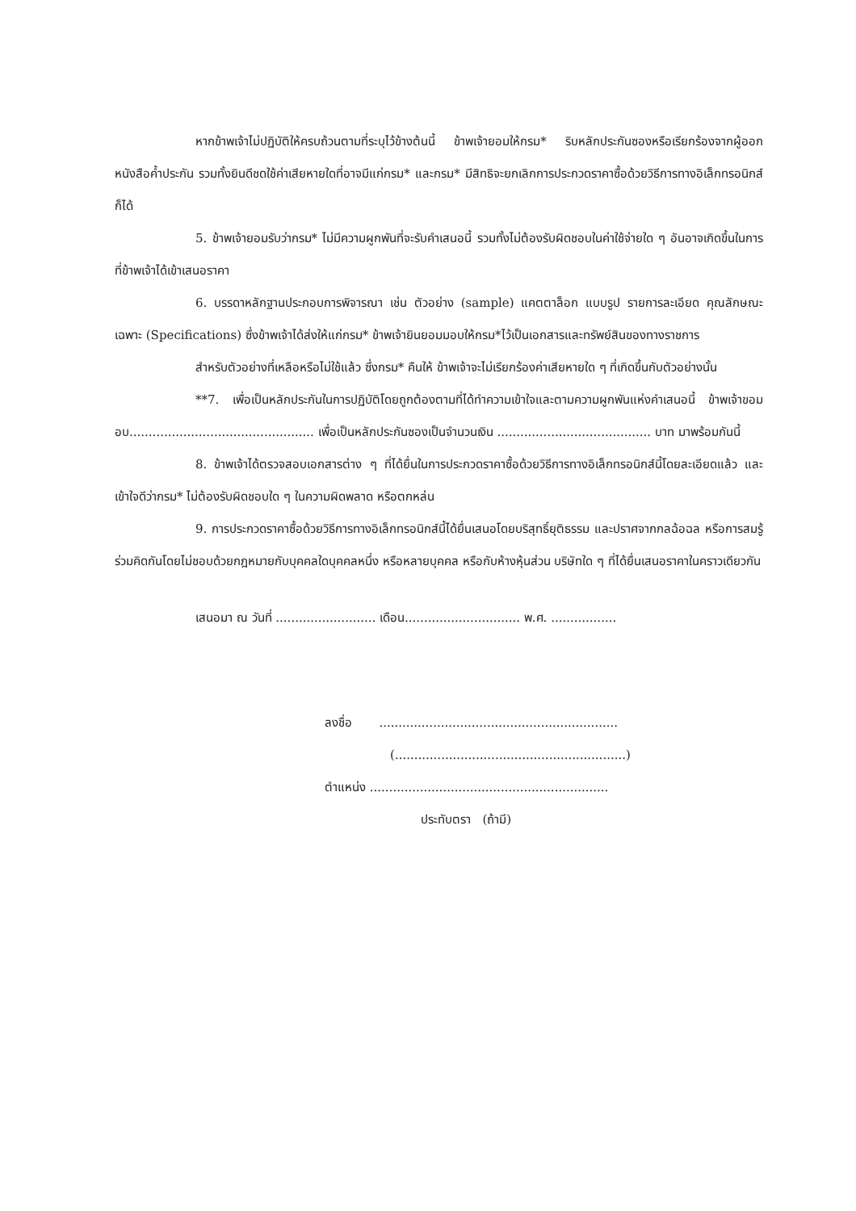หากข้าพเจ้าไม่ปฏิบัติให้ครบถ้วนตามที่ระบุไว้ข้างต้นนี้ ข้าพเจ้ายอมให้กรม* ริบหลักประกันซองหรือเรียกร้องจากผู้ออกหนังสือค้ำประกัน รวมทั้งยินดีชดใช้ค่าเสียหายใดที่อาจมีแก่กรม* และกรม* มีสิทธิจะยกเลิกการประกวดราคาซื้อด้วยวิธีการทางอิเล็กทรอนิกส์ก็ได้
5. ข้าพเจ้ายอมรับว่ากรม* ไม่มีความผูกพันที่จะรับคำเสนอนี้ รวมทั้งไม่ต้องรับผิดชอบในค่าใช้จ่ายใด ๆ อันอาจเกิดขึ้นในการที่ข้าพเจ้าได้เข้าเสนอราคา
6. บรรดาหลักฐานประกอบการพิจารณา เช่น ตัวอย่าง (sample) แคตตาล็อก แบบรูป รายการละเอียด คุณลักษณะเฉพาะ (Specifications) ซึ่งข้าพเจ้าได้ส่งให้แก่กรม* ข้าพเจ้ายินยอมมอบให้กรม*ไว้เป็นเอกสารและทรัพย์สินของทางราชการ
สำหรับตัวอย่างที่เหลือหรือไม่ใช้แล้ว ซึ่งกรม* คืนให้ ข้าพเจ้าจะไม่เรียกร้องค่าเสียหายใด ๆ ที่เกิดขึ้นกับตัวอย่างนั้น
**7. เพื่อเป็นหลักประกันในการปฏิบัติโดยถูกต้องตามที่ได้ทำความเข้าใจและตามความผูกพันแห่งคำเสนอนี้ ข้าพเจ้าขอมอบ................................................ เพื่อเป็นหลักประกันซองเป็นจำนวนเงิน ........................................ บาท มาพร้อมกันนี้
8. ข้าพเจ้าได้ตรวจสอบเอกสารต่าง ๆ ที่ได้ยื่นในการประกวดราคาซื้อด้วยวิธีการทางอิเล็กทรอนิกส์นี้โดยละเอียดแล้ว และเข้าใจดีว่ากรม* ไม่ต้องรับผิดชอบใด ๆ ในความผิดพลาด หรือตกหล่น
9. การประกวดราคาซื้อด้วยวิธีการทางอิเล็กทรอนิกส์นี้ได้ยื่นเสนอโดยบริสุทธิ์ยุติธรรม และปราศจากกลฉ้อฉล หรือการสมรู้ร่วมคิดกันโดยไม่ชอบด้วยกฎหมายกับบุคคลใดบุคคลหนึ่ง หรือหลายบุคคล หรือกับห้างหุ้นส่วน บริษัทใด ๆ ที่ได้ยื่นเสนอราคาในคราวเดียวกัน
เสนอมา ณ วันที่ .......................... เดือน.............................. พ.ศ. .................
ลงชื่อ ..............................................................
(............................................................)
ตำแหน่ง ..............................................................
ประทับตรา (ถ้ามี)